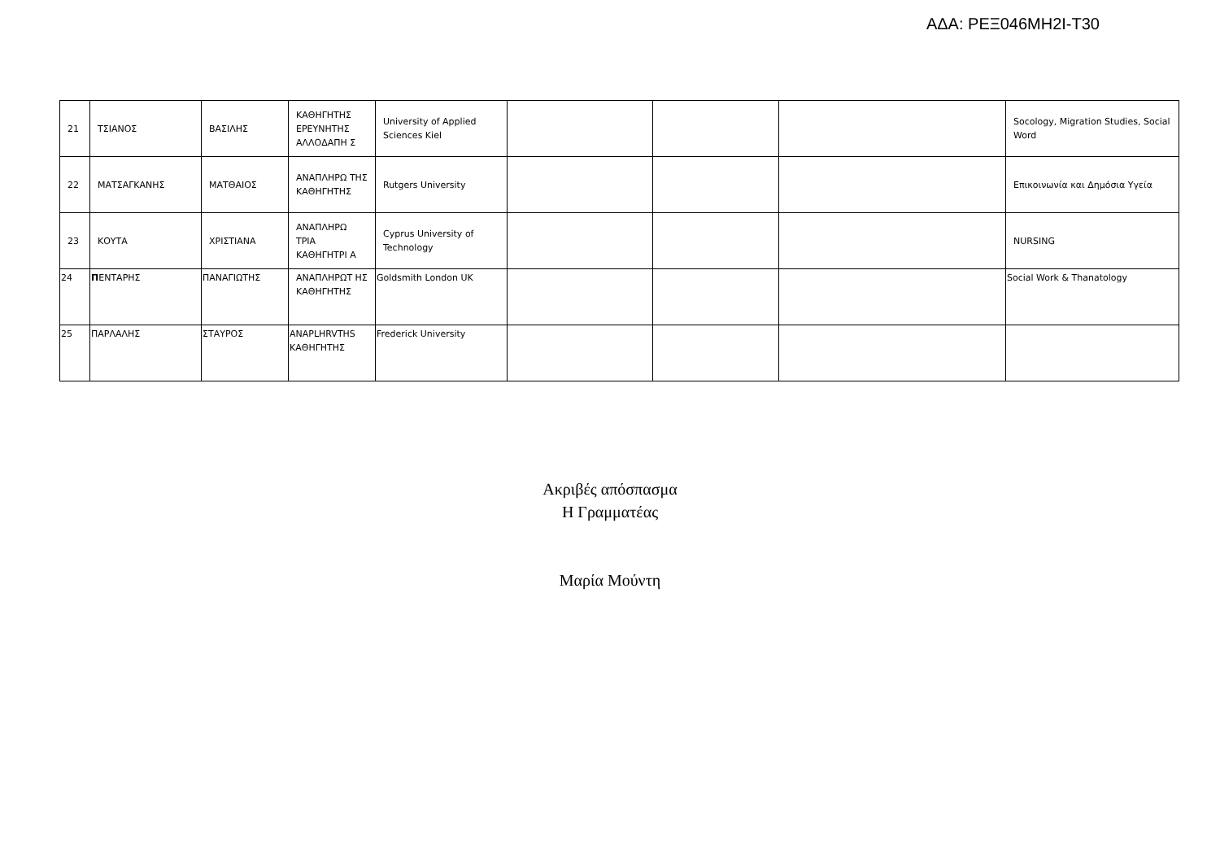ΑΔΑ: ΡΕΞ046ΜΗ2Ι-Τ30
| 21 | ΤΣΙΑΝΟΣ | ΒΑΣΙΛΗΣ | ΚΑΘΗΓΗΤΗΣ ΕΡΕΥΝΗΤΗΣ ΑΛΛΟΔΑΠΗ Σ | University of Applied Sciences Kiel | | | | Socology, Migration Studies, Social Word |
| 22 | ΜΑΤΣΑΓΚΑΝΗΣ | ΜΑΤΘΑΙΟΣ | ΑΝΑΠΛΗΡΩ ΤΗΣ ΚΑΘΗΓΗΤΗΣ | Rutgers University | | | | Επικοινωνία και Δημόσια Υγεία |
| 23 | ΚΟΥΤΑ | ΧΡΙΣΤΙΑΝΑ | ΑΝΑΠΛΗΡΩ ΤΡΙΑ ΚΑΘΗΓΗΤΡΙ Α | Cyprus University of Technology | | | | NURSING |
| 24 | Π ΕΝΤΑΡΗΣ | ΠΑΝΑΓΙΩΤΗΣ | ΑΝΑΠΛΗΡΩΤ ΗΣ ΚΑΘΗΓΗΤΗΣ | Goldsmith London UK | | | | Social Work & Thanatology |
| 25 | ΠΑΡΛΑΛΗΣ | ΣΤΑΥΡΟΣ | ANAPLHRVTHS ΚΑΘΗΓΗΤΗΣ | Frederick University | | | | |
Ακριβές απόσπασμα
Η Γραμματέας
Μαρία Μούντη